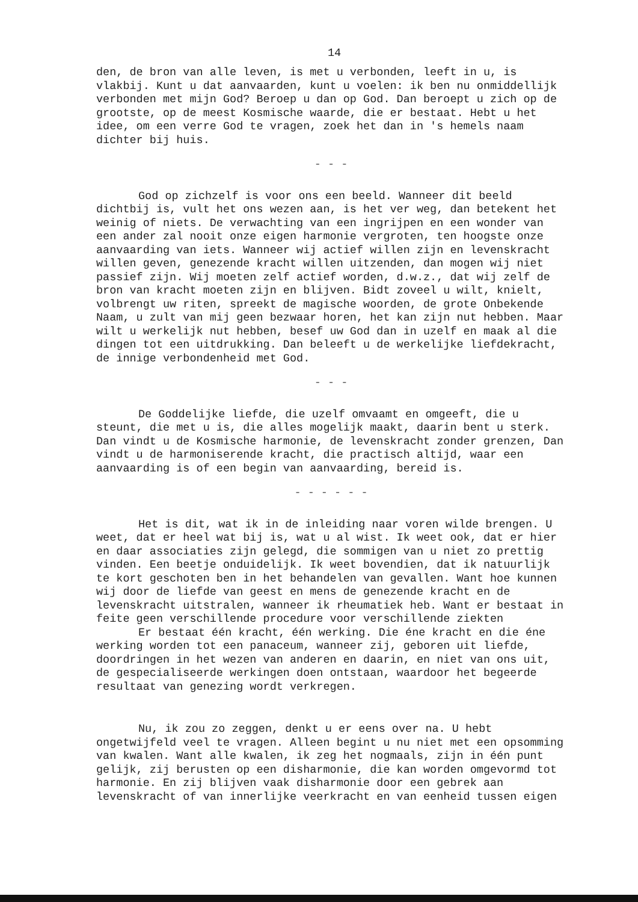14
den, de bron van alle leven, is met u verbonden, leeft in u, is vlakbij. Kunt u dat aanvaarden, kunt u voelen: ik ben nu onmiddellijk verbonden met mijn God? Beroep u dan op God. Dan beroept u zich op de grootste, op de meest Kosmische waarde, die er bestaat. Hebt u het idee, om een verre God te vragen, zoek het dan in 's hemels naam dichter bij huis.
- - -
God op zichzelf is voor ons een beeld. Wanneer dit beeld dichtbij is, vult het ons wezen aan, is het ver weg, dan betekent het weinig of niets. De verwachting van een ingrijpen en een wonder van een ander zal nooit onze eigen harmonie vergroten, ten hoogste onze aanvaarding van iets. Wanneer wij actief willen zijn en levenskracht willen geven, genezende kracht willen uitzenden, dan mogen wij niet passief zijn. Wij moeten zelf actief worden, d.w.z., dat wij zelf de bron van kracht moeten zijn en blijven. Bidt zoveel u wilt, knielt, volbrengt uw riten, spreekt de magische woorden, de grote Onbekende Naam, u zult van mij geen bezwaar horen, het kan zijn nut hebben. Maar wilt u werkelijk nut hebben, besef uw God dan in uzelf en maak al die dingen tot een uitdrukking. Dan beleeft u de werkelijke liefdekracht, de innige verbondenheid met God.
- - -
De Goddelijke liefde, die uzelf omvaamt en omgeeft, die u steunt, die met u is, die alles mogelijk maakt, daarin bent u sterk. Dan vindt u de Kosmische harmonie, de levenskracht zonder grenzen, Dan vindt u de harmoniserende kracht, die practisch altijd, waar een aanvaarding is of een begin van aanvaarding, bereid is.
- - - - - -
Het is dit, wat ik in de inleiding naar voren wilde brengen. U weet, dat er heel wat bij is, wat u al wist. Ik weet ook, dat er hier en daar associaties zijn gelegd, die sommigen van u niet zo prettig vinden. Een beetje onduidelijk. Ik weet bovendien, dat ik natuurlijk te kort geschoten ben in het behandelen van gevallen. Want hoe kunnen wij door de liefde van geest en mens de genezende kracht en de levenskracht uitstralen, wanneer ik rheumatiek heb. Want er bestaat in feite geen verschillende procedure voor verschillende ziekten
Er bestaat één kracht, één werking. Die éne kracht en die éne werking worden tot een panaceum, wanneer zij, geboren uit liefde, doordringen in het wezen van anderen en daarin, en niet van ons uit, de gespecialiseerde werkingen doen ontstaan, waardoor het begeerde resultaat van genezing wordt verkregen.
Nu, ik zou zo zeggen, denkt u er eens over na. U hebt ongetwijfeld veel te vragen. Alleen begint u nu niet met een opsomming van kwalen. Want alle kwalen, ik zeg het nogmaals, zijn in één punt gelijk, zij berusten op een disharmonie, die kan worden omgevormd tot harmonie. En zij blijven vaak disharmonie door een gebrek aan levenskracht of van innerlijke veerkracht en van eenheid tussen eigen